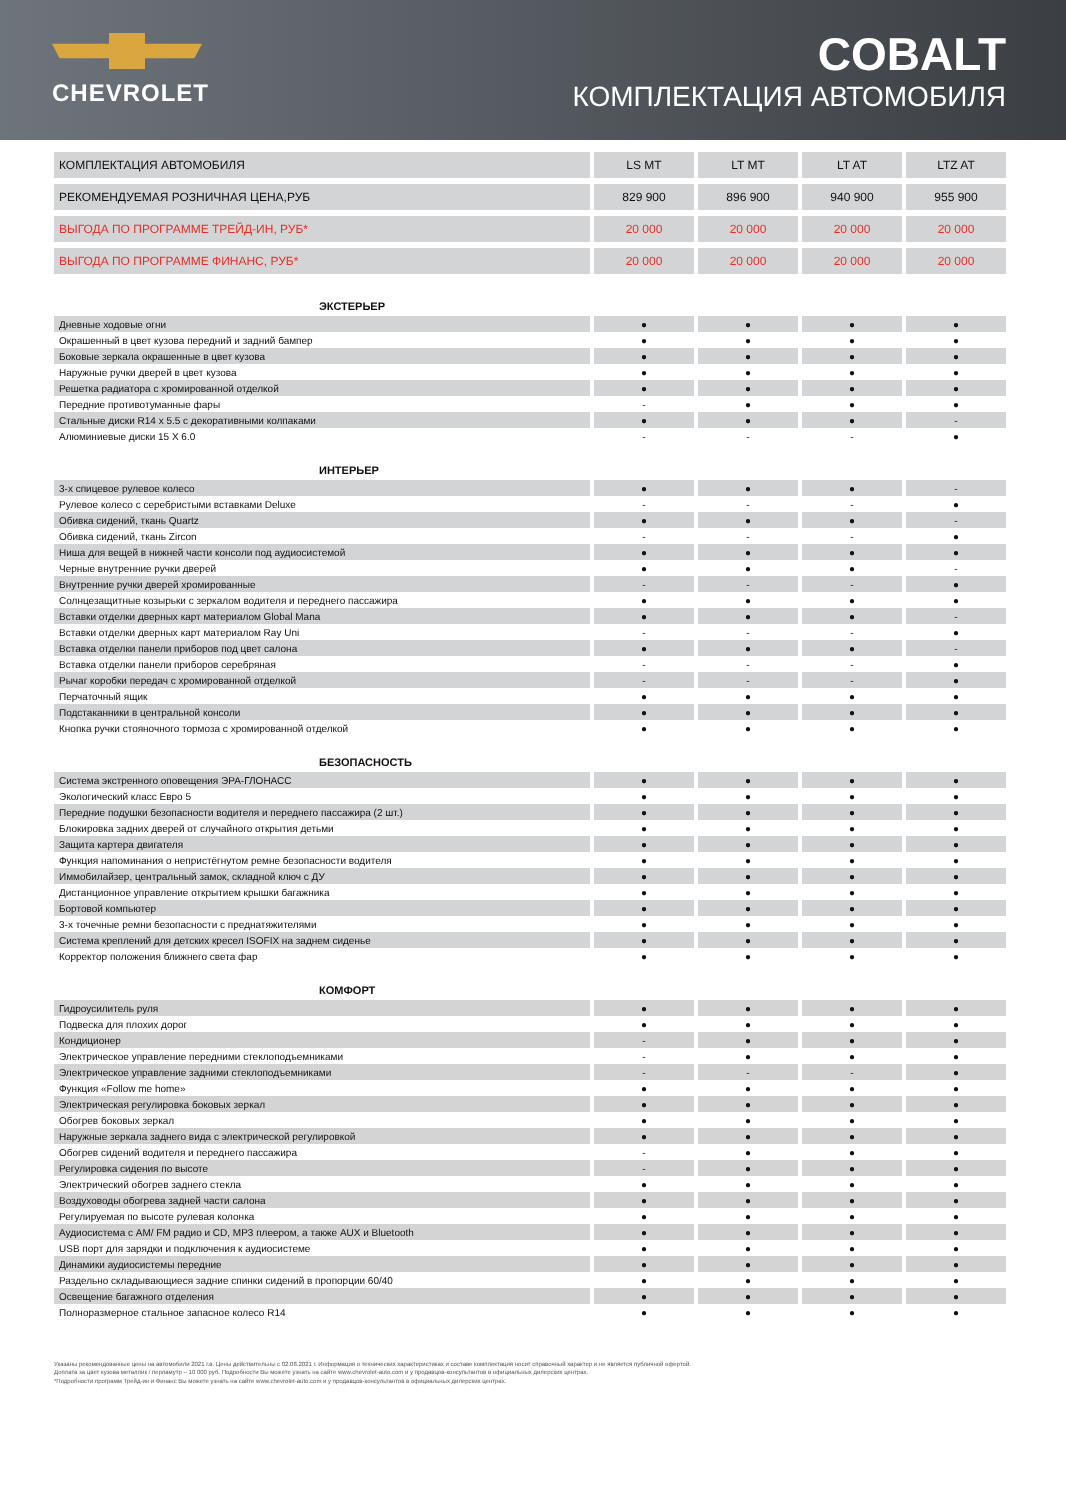CHEVROLET
COBALT
КОМПЛЕКТАЦИЯ АВТОМОБИЛЯ
| КОМПЛЕКТАЦИЯ АВТОМОБИЛЯ | LS MT | LT MT | LT AT | LTZ AT |
| РЕКОМЕНДУЕМАЯ РОЗНИЧНАЯ ЦЕНА,РУБ | 829 900 | 896 900 | 940 900 | 955 900 |
| ВЫГОДА ПО ПРОГРАММЕ ТРЕЙД-ИН, РУБ* | 20 000 | 20 000 | 20 000 | 20 000 |
| ВЫГОДА ПО ПРОГРАММЕ ФИНАНС, РУБ* | 20 000 | 20 000 | 20 000 | 20 000 |
| ЭКСТЕРЬЕР | | | | |
| Дневные ходовые огни | ● | ● | ● | ● |
| Окрашенный в цвет кузова передний и задний бампер | ● | ● | ● | ● |
| Боковые зеркала окрашенные в цвет кузова | ● | ● | ● | ● |
| Наружные ручки дверей в цвет кузова | ● | ● | ● | ● |
| Решетка радиатора с хромированной отделкой | ● | ● | ● | ● |
| Передние противотуманные фары | - | ● | ● | ● |
| Стальные диски R14 x 5.5 с декоративными колпаками | ● | ● | ● | - |
| Алюминиевые диски 15 X 6.0 | - | - | - | ● |
| ИНТЕРЬЕР | | | | |
| 3-х спицевое рулевое колесо | ● | ● | ● | - |
| Рулевое колесо с серебристыми вставками Deluxe | - | - | - | ● |
| Обивка сидений, ткань Quartz | ● | ● | ● | - |
| Обивка сидений, ткань Zircon | - | - | - | ● |
| Ниша для вещей в нижней части консоли под аудиосистемой | ● | ● | ● | ● |
| Черные внутренние ручки дверей | ● | ● | ● | - |
| Внутренние ручки дверей хромированные | - | - | - | ● |
| Солнцезащитные козырьки с зеркалом водителя и переднего пассажира | ● | ● | ● | ● |
| Вставки отделки дверных карт материалом Global Mana | ● | ● | ● | - |
| Вставки отделки дверных карт материалом Ray Uni | - | - | - | ● |
| Вставка отделки панели приборов под цвет салона | ● | ● | ● | - |
| Вставка отделки панели приборов серебряная | - | - | - | ● |
| Рычаг коробки передач с хромированной отделкой | - | - | - | ● |
| Перчаточный ящик | ● | ● | ● | ● |
| Подстаканники в центральной консоли | ● | ● | ● | ● |
| Кнопка ручки стояночного тормоза с хромированной отделкой | ● | ● | ● | ● |
| БЕЗОПАСНОСТЬ | | | | |
| Система экстренного оповещения ЭРА-ГЛОНАСС | ● | ● | ● | ● |
| Экологический класс Евро 5 | ● | ● | ● | ● |
| Передние подушки безопасности водителя и переднего пассажира (2 шт.) | ● | ● | ● | ● |
| Блокировка задних дверей от случайного открытия детьми | ● | ● | ● | ● |
| Защита картера двигателя | ● | ● | ● | ● |
| Функция напоминания о непристёгнутом ремне безопасности водителя | ● | ● | ● | ● |
| Иммобилайзер, центральный замок, складной ключ с ДУ | ● | ● | ● | ● |
| Дистанционное управление открытием крышки багажника | ● | ● | ● | ● |
| Бортовой компьютер | ● | ● | ● | ● |
| 3-х точечные ремни безопасности с преднатяжителями | ● | ● | ● | ● |
| Система креплений для детских кресел ISOFIX на заднем сиденье | ● | ● | ● | ● |
| Корректор положения ближнего света фар | ● | ● | ● | ● |
| КОМФОРТ | | | | |
| Гидроусилитель руля | ● | ● | ● | ● |
| Подвеска для плохих дорог | ● | ● | ● | ● |
| Кондиционер | - | ● | ● | ● |
| Электрическое управление передними стеклоподъемниками | - | ● | ● | ● |
| Электрическое управление задними стеклоподъемниками | - | - | - | ● |
| Функция «Follow me home» | ● | ● | ● | ● |
| Электрическая регулировка боковых зеркал | ● | ● | ● | ● |
| Обогрев боковых зеркал | ● | ● | ● | ● |
| Наружные зеркала заднего вида с электрической регулировкой | ● | ● | ● | ● |
| Обогрев сидений водителя и переднего пассажира | - | ● | ● | ● |
| Регулировка сидения по высоте | - | ● | ● | ● |
| Электрический обогрев заднего стекла | ● | ● | ● | ● |
| Воздуховоды обогрева задней части салона | ● | ● | ● | ● |
| Регулируемая по высоте рулевая колонка | ● | ● | ● | ● |
| Аудиосистема с AM/ FM радио и CD, MP3 плеером, а также AUX и Bluetooth | ● | ● | ● | ● |
| USB порт для зарядки и подключения к аудиосистеме | ● | ● | ● | ● |
| Динамики аудиосистемы передние | ● | ● | ● | ● |
| Раздельно складывающиеся задние спинки сидений в пропорции 60/40 | ● | ● | ● | ● |
| Освещение багажного отделения | ● | ● | ● | ● |
| Полноразмерное стальное запасное колесо R14 | ● | ● | ● | ● |
Указаны рекомендованные цены на автомобили 2021 г.в. Цены действительны с 02.08.2021 г. Информация о технических характеристиках и составе комплектация носит справочный характер и не является публичной офертой.
Доплата за цвет кузова металлик / перламутр – 10 000 руб. Подробности Вы можете узнать на сайте www.chevrolet-auto.com и у продавцов-консультантов в официальных дилерских центрах.
*Подробности программ Трейд-ин и Финанс Вы можете узнать на сайте www.chevrolet-auto.com и у продавцов-консультантов в официальных дилерских центрах.